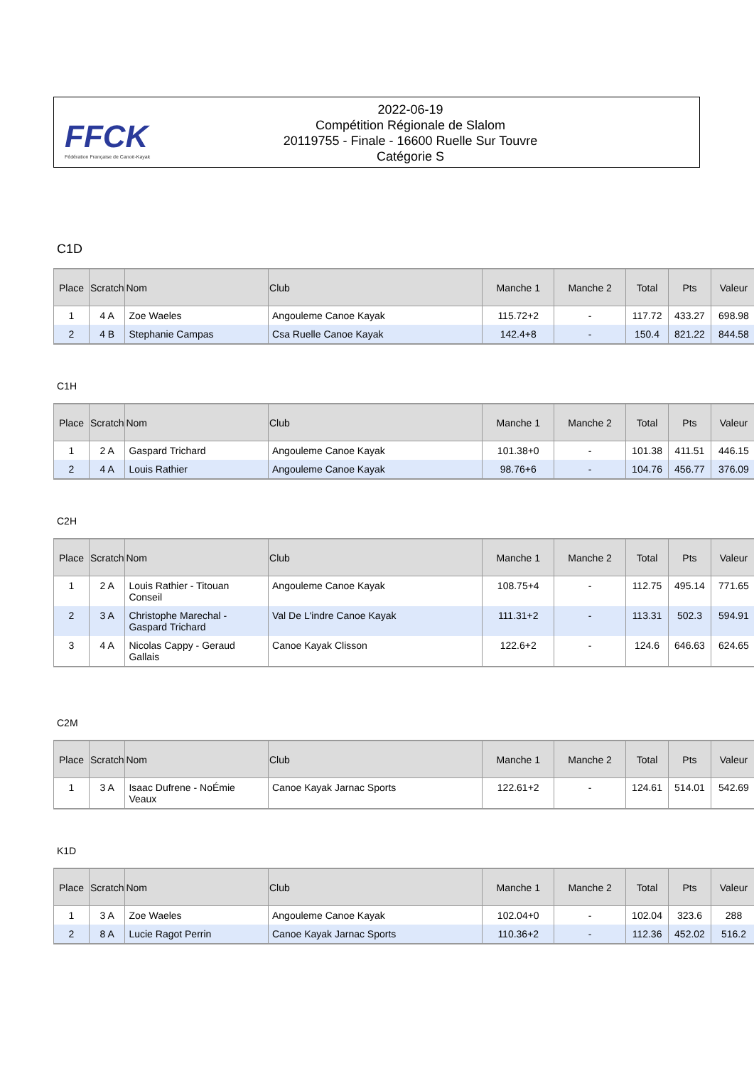FFCK
Fédération Française de Canoë-Kayak
2022-06-19
Compétition Régionale de Slalom
20119755 - Finale - 16600 Ruelle Sur Touvre
Catégorie S
C1D
| Place | Scratch | Nom | Club | Manche 1 | Manche 2 | Total | Pts | Valeur |
| --- | --- | --- | --- | --- | --- | --- | --- | --- |
| 1 | 4 A | Zoe Waeles | Angouleme Canoe Kayak | 115.72+2 | - | 117.72 | 433.27 | 698.98 |
| 2 | 4 B | Stephanie Campas | Csa Ruelle Canoe Kayak | 142.4+8 | - | 150.4 | 821.22 | 844.58 |
C1H
| Place | Scratch | Nom | Club | Manche 1 | Manche 2 | Total | Pts | Valeur |
| --- | --- | --- | --- | --- | --- | --- | --- | --- |
| 1 | 2 A | Gaspard Trichard | Angouleme Canoe Kayak | 101.38+0 | - | 101.38 | 411.51 | 446.15 |
| 2 | 4 A | Louis Rathier | Angouleme Canoe Kayak | 98.76+6 | - | 104.76 | 456.77 | 376.09 |
C2H
| Place | Scratch | Nom | Club | Manche 1 | Manche 2 | Total | Pts | Valeur |
| --- | --- | --- | --- | --- | --- | --- | --- | --- |
| 1 | 2 A | Louis Rathier - Titouan Conseil | Angouleme Canoe Kayak | 108.75+4 | - | 112.75 | 495.14 | 771.65 |
| 2 | 3 A | Christophe Marechal - Gaspard Trichard | Val De L'indre Canoe Kayak | 111.31+2 | - | 113.31 | 502.3 | 594.91 |
| 3 | 4 A | Nicolas Cappy - Geraud Gallais | Canoe Kayak Clisson | 122.6+2 | - | 124.6 | 646.63 | 624.65 |
C2M
| Place | Scratch | Nom | Club | Manche 1 | Manche 2 | Total | Pts | Valeur |
| --- | --- | --- | --- | --- | --- | --- | --- | --- |
| 1 | 3 A | Isaac Dufrene - NoÉmie Veaux | Canoe Kayak Jarnac Sports | 122.61+2 | - | 124.61 | 514.01 | 542.69 |
K1D
| Place | Scratch | Nom | Club | Manche 1 | Manche 2 | Total | Pts | Valeur |
| --- | --- | --- | --- | --- | --- | --- | --- | --- |
| 1 | 3 A | Zoe Waeles | Angouleme Canoe Kayak | 102.04+0 | - | 102.04 | 323.6 | 288 |
| 2 | 8 A | Lucie Ragot Perrin | Canoe Kayak Jarnac Sports | 110.36+2 | - | 112.36 | 452.02 | 516.2 |